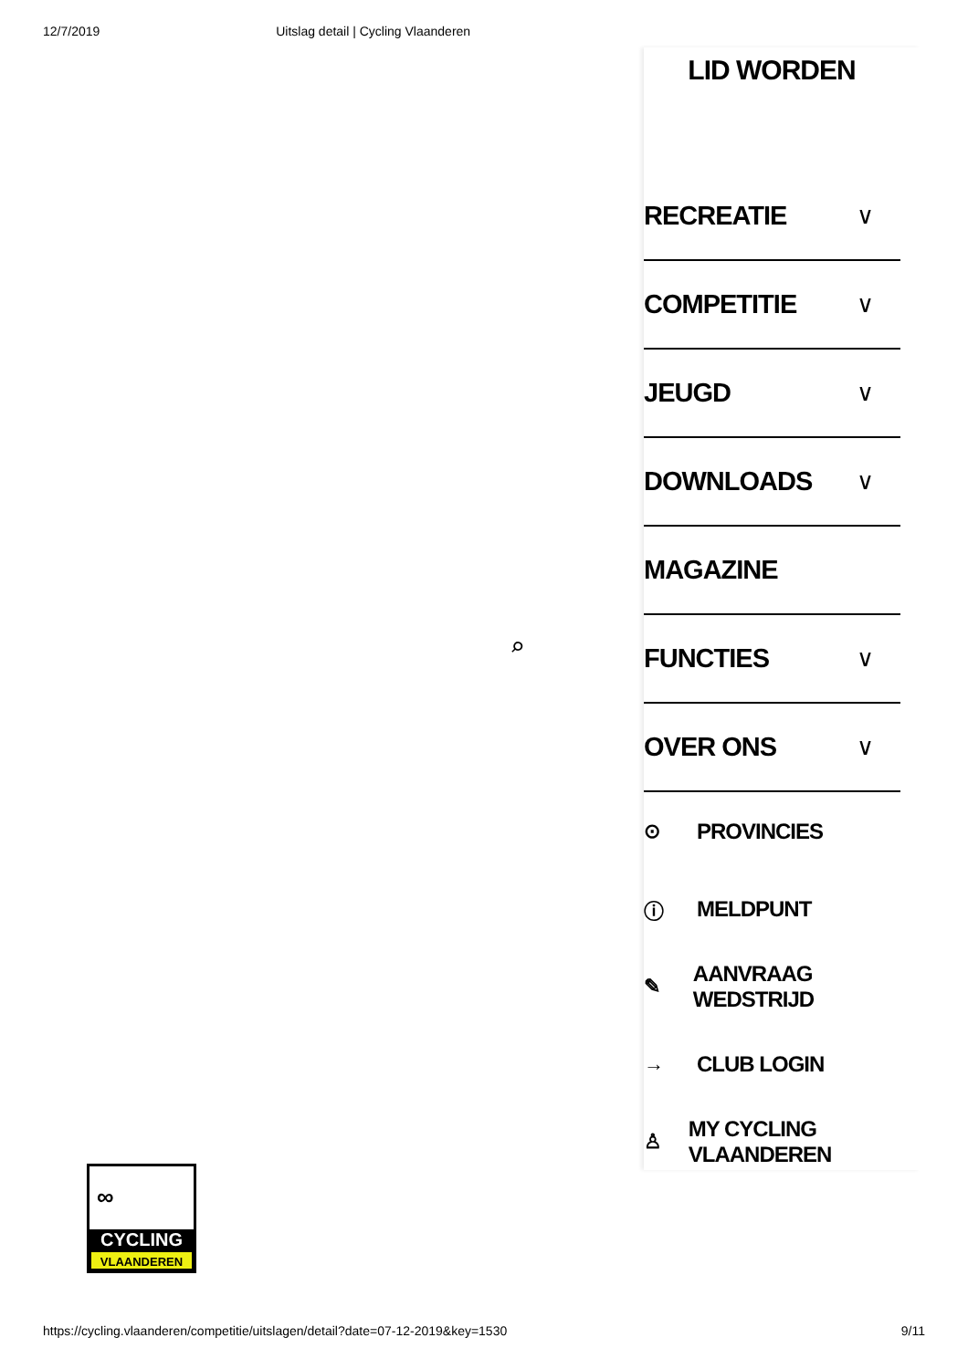12/7/2019 Uitslag detail | Cycling Vlaanderen
⌕
LID WORDEN
RECREATIE ∨
COMPETITIE ∨
JEUGD ∨
DOWNLOADS ∨
MAGAZINE
FUNCTIES ∨
OVER ONS ∨
⊙ PROVINCIES
ⓘ MELDPUNT
✎ AANVRAAG WEDSTRIJD
→ CLUB LOGIN
♙ MY CYCLING VLAANDEREN
∞
CYCLING
VLAANDEREN
https://cycling.vlaanderen/competitie/uitslagen/detail?date=07-12-2019&key=1530 9/11